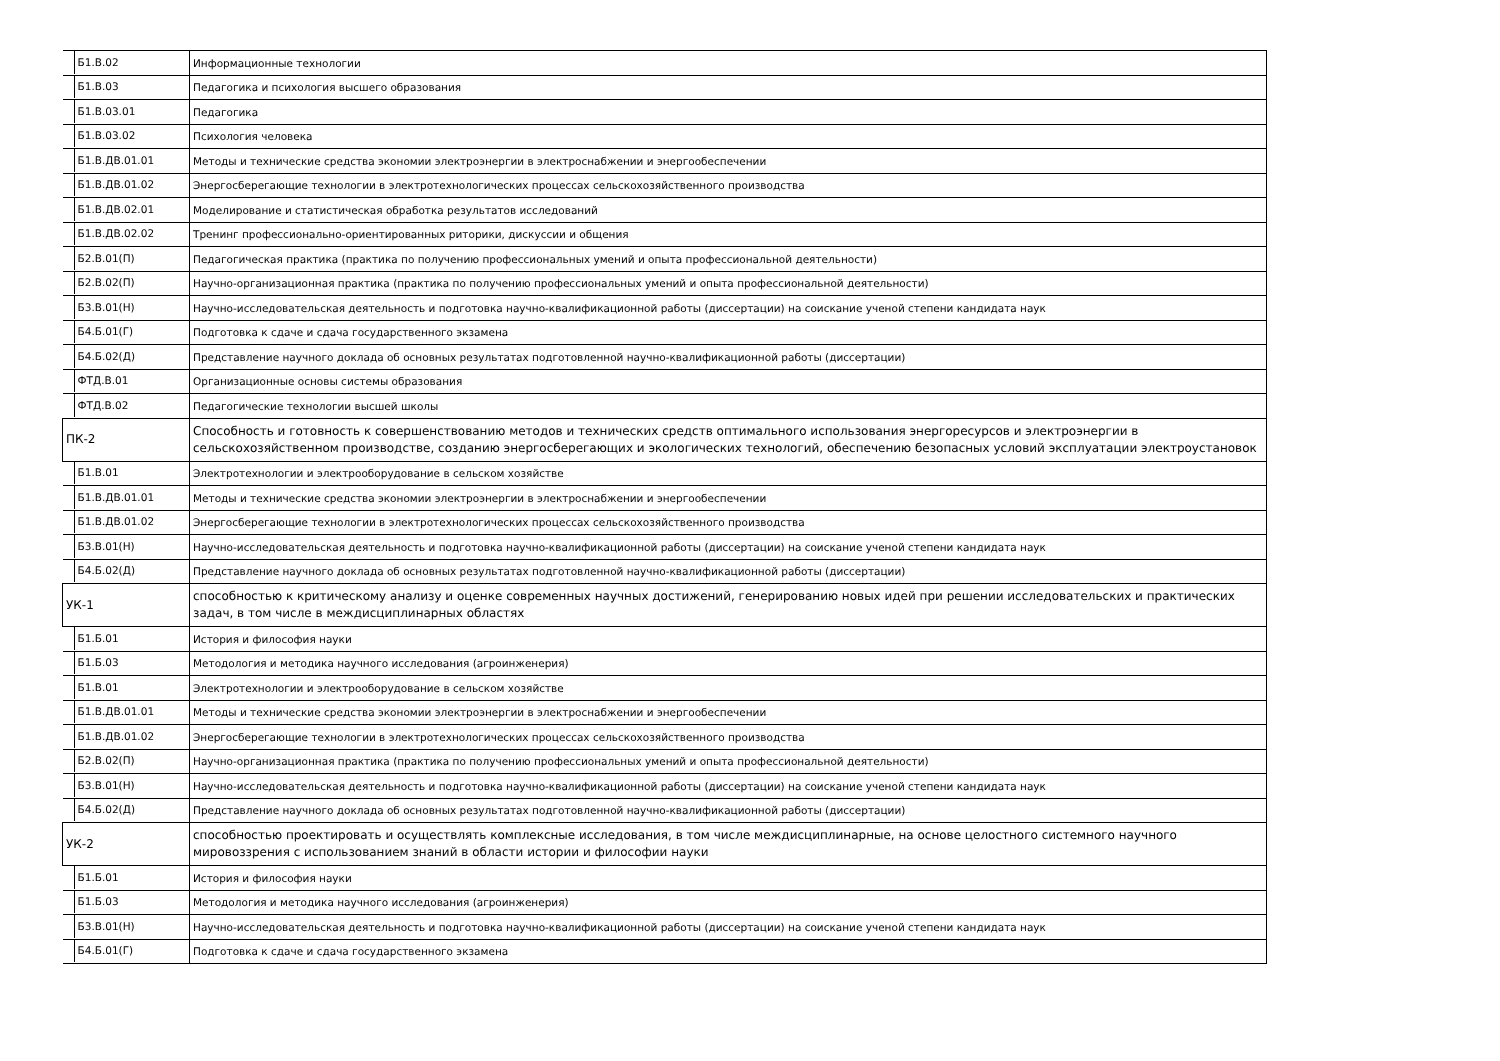| Б1.В.02 | Информационные технологии |
| Б1.В.03 | Педагогика и психология высшего образования |
| Б1.В.03.01 | Педагогика |
| Б1.В.03.02 | Психология человека |
| Б1.В.ДВ.01.01 | Методы и технические средства экономии электроэнергии в электроснабжении и энергообеспечении |
| Б1.В.ДВ.01.02 | Энергосберегающие технологии в электротехнологических процессах сельскохозяйственного производства |
| Б1.В.ДВ.02.01 | Моделирование и статистическая обработка результатов исследований |
| Б1.В.ДВ.02.02 | Тренинг профессионально-ориентированных риторики, дискуссии и общения |
| Б2.В.01(П) | Педагогическая практика (практика по получению профессиональных умений и опыта профессиональной деятельности) |
| Б2.В.02(П) | Научно-организационная практика (практика по получению профессиональных умений и опыта профессиональной деятельности) |
| Б3.В.01(Н) | Научно-исследовательская деятельность и подготовка научно-квалификационной работы (диссертации) на соискание ученой степени кандидата наук |
| Б4.Б.01(Г) | Подготовка к сдаче и сдача государственного экзамена |
| Б4.Б.02(Д) | Представление научного доклада об основных результатах подготовленной научно-квалификационной работы (диссертации) |
| ФТД.В.01 | Организационные основы системы образования |
| ФТД.В.02 | Педагогические технологии высшей школы |
| ПК-2 | Способность и готовность к совершенствованию методов и технических средств оптимального использования энергоресурсов и электроэнергии в сельскохозяйственном производстве, созданию энергосберегающих и экологических технологий, обеспечению безопасных условий эксплуатации электроустановок |
| Б1.В.01 | Электротехнологии и электрооборудование в сельском хозяйстве |
| Б1.В.ДВ.01.01 | Методы и технические средства экономии электроэнергии в электроснабжении и энергообеспечении |
| Б1.В.ДВ.01.02 | Энергосберегающие технологии в электротехнологических процессах сельскохозяйственного производства |
| Б3.В.01(Н) | Научно-исследовательская деятельность и подготовка научно-квалификационной работы (диссертации) на соискание ученой степени кандидата наук |
| Б4.Б.02(Д) | Представление научного доклада об основных результатах подготовленной научно-квалификационной работы (диссертации) |
| УК-1 | способностью к критическому анализу и оценке современных научных достижений, генерированию новых идей при решении исследовательских и практических задач, в том числе в междисциплинарных областях |
| Б1.Б.01 | История и философия науки |
| Б1.Б.03 | Методология и методика научного исследования (агроинженерия) |
| Б1.В.01 | Электротехнологии и электрооборудование в сельском хозяйстве |
| Б1.В.ДВ.01.01 | Методы и технические средства экономии электроэнергии в электроснабжении и энергообеспечении |
| Б1.В.ДВ.01.02 | Энергосберегающие технологии в электротехнологических процессах сельскохозяйственного производства |
| Б2.В.02(П) | Научно-организационная практика (практика по получению профессиональных умений и опыта профессиональной деятельности) |
| Б3.В.01(Н) | Научно-исследовательская деятельность и подготовка научно-квалификационной работы (диссертации) на соискание ученой степени кандидата наук |
| Б4.Б.02(Д) | Представление научного доклада об основных результатах подготовленной научно-квалификационной работы (диссертации) |
| УК-2 | способностью проектировать и осуществлять комплексные исследования, в том числе междисциплинарные, на основе целостного системного научного мировоззрения с использованием знаний в области истории и философии науки |
| Б1.Б.01 | История и философия науки |
| Б1.Б.03 | Методология и методика научного исследования (агроинженерия) |
| Б3.В.01(Н) | Научно-исследовательская деятельность и подготовка научно-квалификационной работы (диссертации) на соискание ученой степени кандидата наук |
| Б4.Б.01(Г) | Подготовка к сдаче и сдача государственного экзамена |